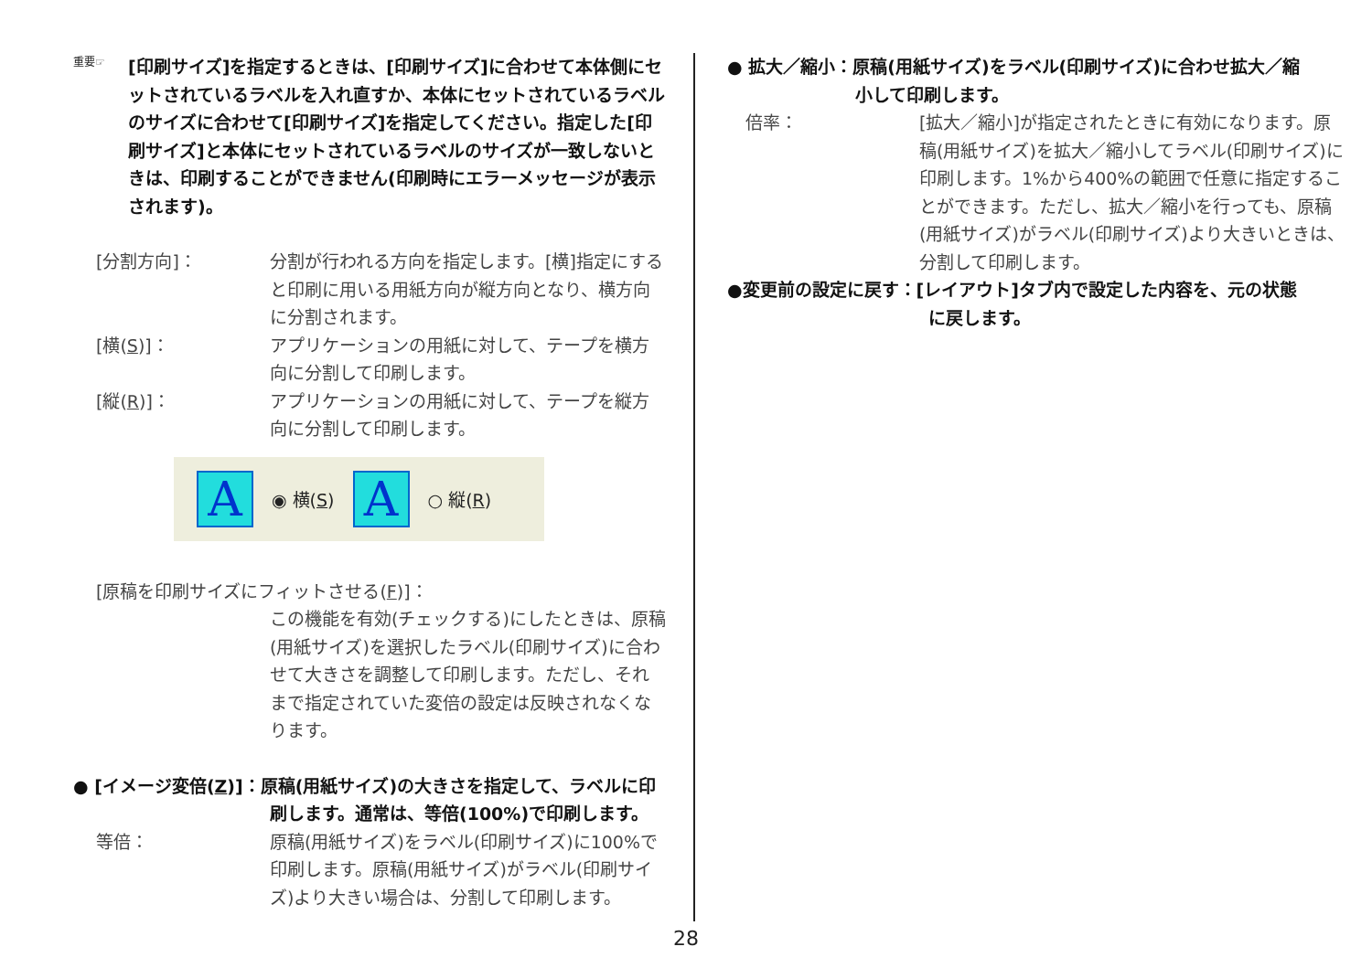重要☞
[印刷サイズ]を指定するときは、[印刷サイズ]に合わせて本体側にセットされているラベルを入れ直すか、本体にセットされているラベルのサイズに合わせて[印刷サイズ]を指定してください。指定した[印刷サイズ]と本体にセットされているラベルのサイズが一致しないときは、印刷することができません(印刷時にエラーメッセージが表示されます)。
[分割方向]： 分割が行われる方向を指定します。[横]指定にすると印刷に用いる用紙方向が縦方向となり、横方向に分割されます。
[横(S)]： アプリケーションの用紙に対して、テープを横方向に分割して印刷します。
[縦(R)]： アプリケーションの用紙に対して、テープを縦方向に分割して印刷します。
A
◉ 横(S)
A
○ 縦(R)
[原稿を印刷サイズにフィットさせる(F)]：
この機能を有効(チェックする)にしたときは、原稿(用紙サイズ)を選択したラベル(印刷サイズ)に合わせて大きさを調整して印刷します。ただし、それまで指定されていた変倍の設定は反映されなくなります。
● [イメージ変倍(Z)]：原稿(用紙サイズ)の大きさを指定して、ラベルに印
刷します。通常は、等倍(100%)で印刷します。
等倍： 原稿(用紙サイズ)をラベル(印刷サイズ)に100%で印刷します。原稿(用紙サイズ)がラベル(印刷サイズ)より大きい場合は、分割して印刷します。
● 拡大／縮小：原稿(用紙サイズ)をラベル(印刷サイズ)に合わせ拡大／縮
小して印刷します。
倍率： [拡大／縮小]が指定されたときに有効になります。原稿(用紙サイズ)を拡大／縮小してラベル(印刷サイズ)に印刷します。1%から400%の範囲で任意に指定することができます。ただし、拡大／縮小を行っても、原稿(用紙サイズ)がラベル(印刷サイズ)より大きいときは、分割して印刷します。
●変更前の設定に戻す：[レイアウト]タブ内で設定した内容を、元の状態
に戻します。
28